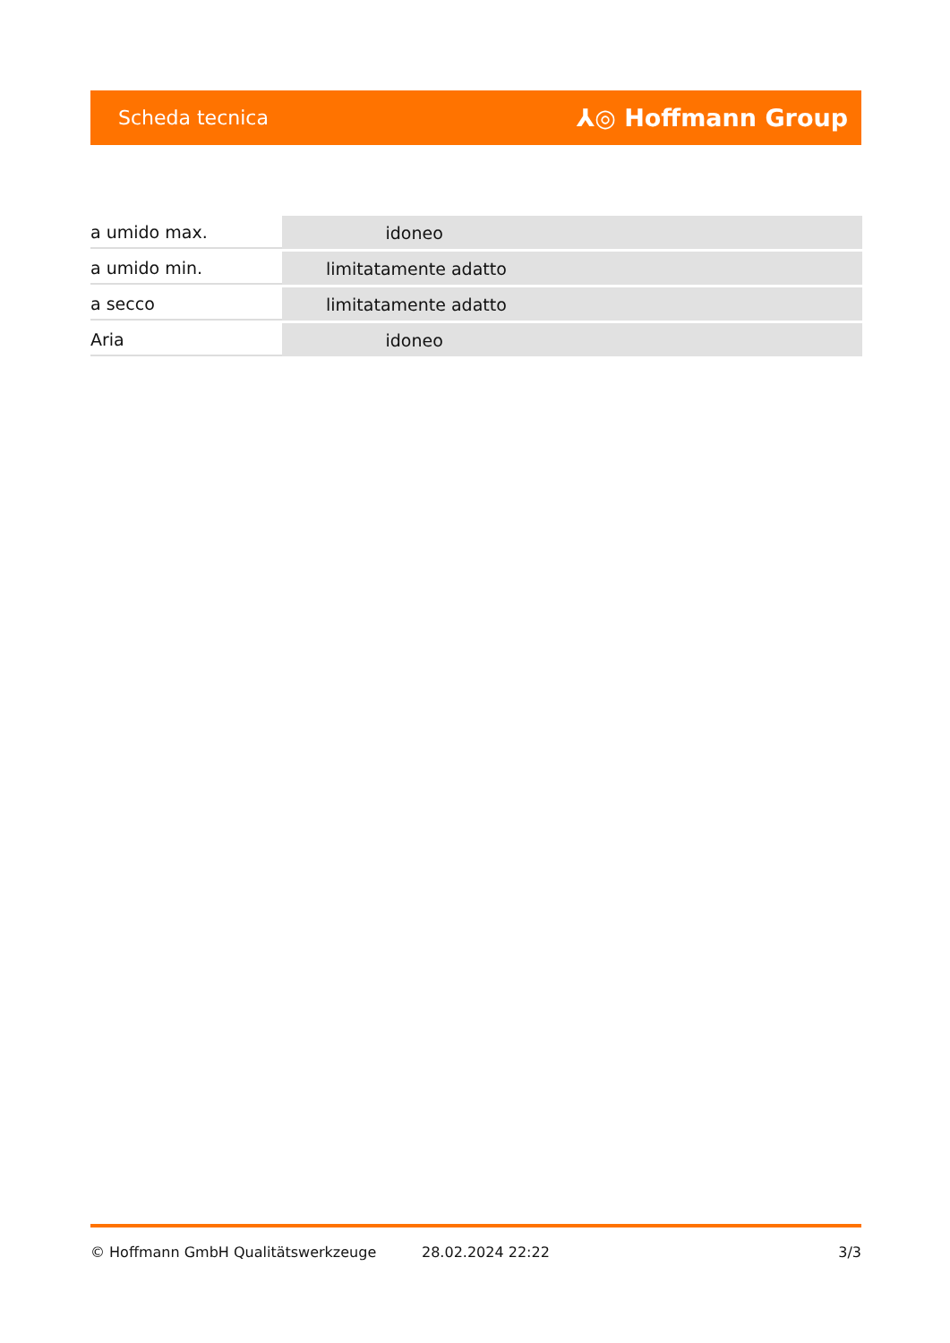Scheda tecnica ⅄◎ Hoffmann Group
| a umido max. | idoneo |
| a umido min. | limitatamente adatto |
| a secco | limitatamente adatto |
| Aria | idoneo |
© Hoffmann GmbH Qualitätswerkzeuge 28.02.2024 22:22 3/3